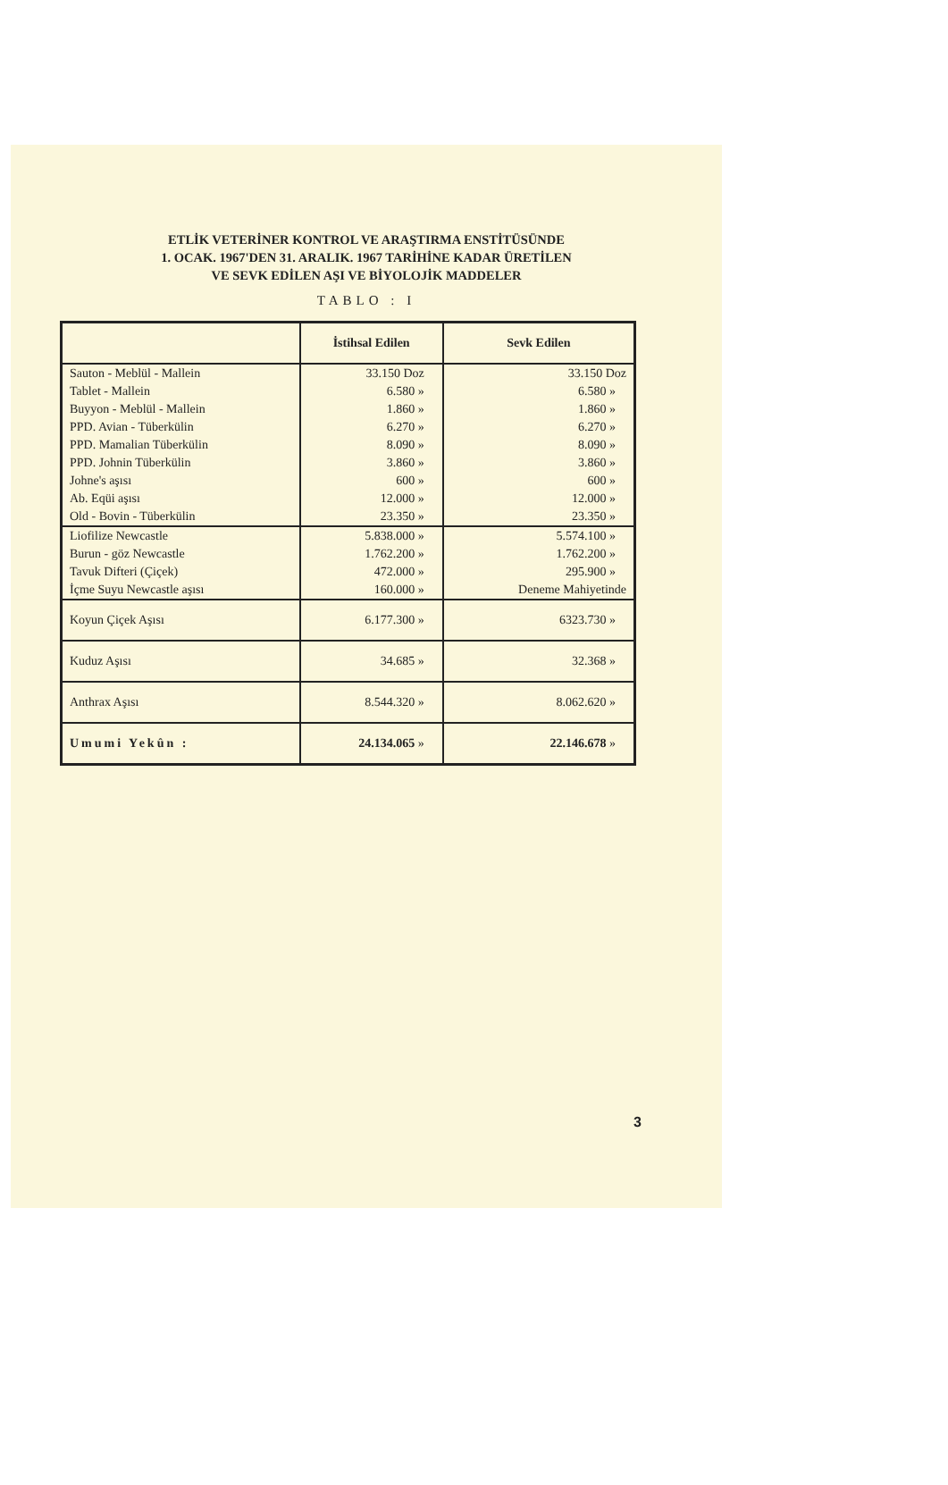ETLİK VETERİNER KONTROL VE ARAŞTIRMA ENSTİTÜSÜNDE
1. OCAK. 1967'DEN 31. ARALIK. 1967 TARİHİNE KADAR ÜRETİLEN
VE SEVK EDİLEN AŞI VE BİYOLOJİK MADDELER
TABLO : I
| | İstihsal Edilen | Sevk Edilen |
| --- | --- | --- |
| Sauton - Meblül - Mallein | 33.150 Doz | 33.150 Doz |
| Tablet - Mallein | 6.580 » | 6.580 » |
| Buyyon - Meblül - Mallein | 1.860 » | 1.860 » |
| PPD. Avian - Tüberkülin | 6.270 » | 6.270 » |
| PPD. Mamalian Tüberkülin | 8.090 » | 8.090 » |
| PPD. Johnin Tüberkülin | 3.860 » | 3.860 » |
| Johne's aşısı | 600 » | 600 » |
| Ab. Eqüi aşısı | 12.000 » | 12.000 » |
| Old - Bovin - Tüberkülin | 23.350 » | 23.350 » |
| Liofilize Newcastle | 5.838.000 » | 5.574.100 » |
| Burun - göz Newcastle | 1.762.200 » | 1.762.200 » |
| Tavuk Difteri (Çiçek) | 472.000 » | 295.900 » |
| İçme Suyu Newcastle aşısı | 160.000 » | Deneme Mahiyetinde |
| Koyun Çiçek Aşısı | 6.177.300 » | 6323.730 » |
| Kuduz Aşısı | 34.685 » | 32.368 » |
| Anthrax Aşısı | 8.544.320 » | 8.062.620 » |
| Umumi Yekûn : | 24.134.065 » | 22.146.678 » |
3